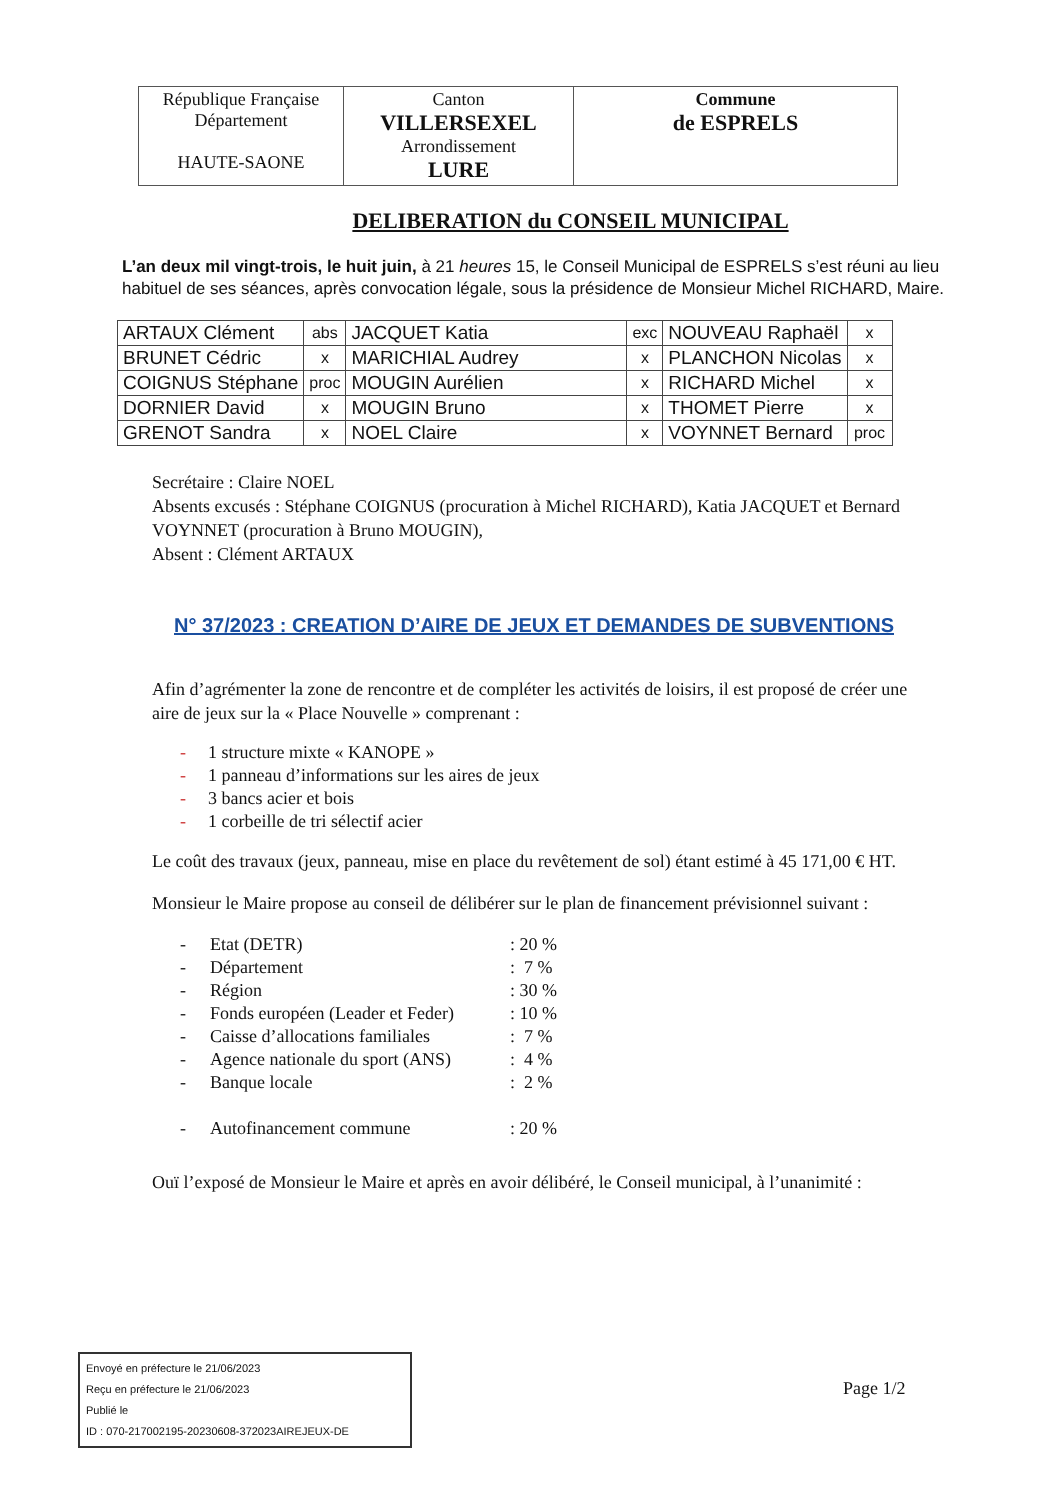| République Française Département HAUTE-SAONE | Canton VILLERSEXEL Arrondissement LURE | Commune de ESPRELS |
DELIBERATION du CONSEIL MUNICIPAL
L’an deux mil vingt-trois, le huit juin, à 21 heures 15, le Conseil Municipal de ESPRELS s’est réuni au lieu habituel de ses séances, après convocation légale, sous la présidence de Monsieur Michel RICHARD, Maire.
| ARTAUX Clément | abs | JACQUET Katia | exc | NOUVEAU Raphaël | x |
| BRUNET Cédric | x | MARICHIAL Audrey | x | PLANCHON Nicolas | x |
| COIGNUS Stéphane | proc | MOUGIN Aurélien | x | RICHARD Michel | x |
| DORNIER David | x | MOUGIN Bruno | x | THOMET Pierre | x |
| GRENOT Sandra | x | NOEL Claire | x | VOYNNET Bernard | proc |
Secrétaire : Claire NOEL
Absents excusés : Stéphane COIGNUS (procuration à Michel RICHARD), Katia JACQUET et Bernard VOYNNET (procuration à Bruno MOUGIN),
Absent : Clément ARTAUX
N° 37/2023 : CREATION D’AIRE DE JEUX ET DEMANDES DE SUBVENTIONS
Afin d’agrémenter la zone de rencontre et de compléter les activités de loisirs, il est proposé de créer une aire de jeux sur la « Place Nouvelle » comprenant :
- 1 structure mixte « KANOPE »
- 1 panneau d’informations sur les aires de jeux
- 3 bancs acier et bois
- 1 corbeille de tri sélectif acier
Le coût des travaux (jeux, panneau, mise en place du revêtement de sol) étant estimé à 45 171,00 € HT.
Monsieur le Maire propose au conseil de délibérer sur le plan de financement prévisionnel suivant :
| - | Etat (DETR) | : 20 % |
| - | Département | : 7 % |
| - | Région | : 30 % |
| - | Fonds européen (Leader et Feder) | : 10 % |
| - | Caisse d’allocations familiales | : 7 % |
| - | Agence nationale du sport (ANS) | : 4 % |
| - | Banque locale | : 2 % |
| - | Autofinancement commune | : 20 % |
Ouï l’exposé de Monsieur le Maire et après en avoir délibéré, le Conseil municipal, à l’unanimité :
Envoyé en préfecture le 21/06/2023
Reçu en préfecture le 21/06/2023
Publié le
ID : 070-217002195-20230608-372023AIREJEUX-DE
Page 1/2